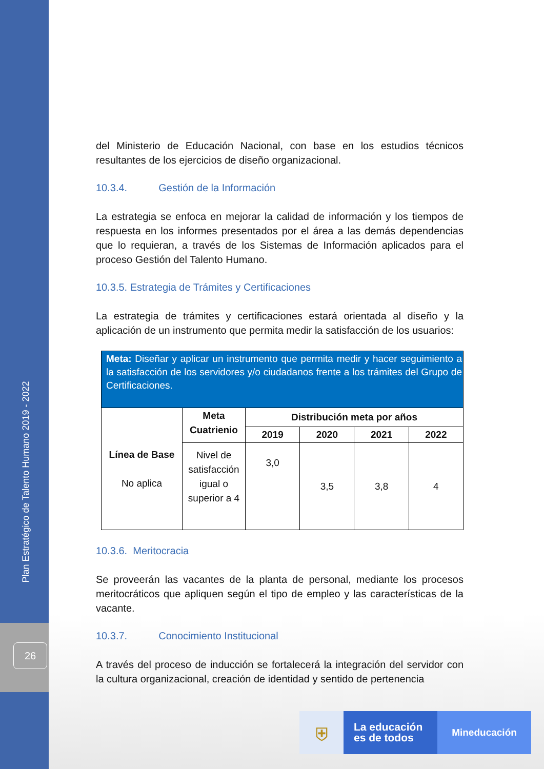Plan Estratégico de Talento Humano 2019 - 2022
26
del Ministerio de Educación Nacional, con base en los estudios técnicos resultantes de los ejercicios de diseño organizacional.
10.3.4. Gestión de la Información
La estrategia se enfoca en mejorar la calidad de información y los tiempos de respuesta en los informes presentados por el área a las demás dependencias que lo requieran, a través de los Sistemas de Información aplicados para el proceso Gestión del Talento Humano.
10.3.5. Estrategia de Trámites y Certificaciones
La estrategia de trámites y certificaciones estará orientada al diseño y la aplicación de un instrumento que permita medir la satisfacción de los usuarios:
| Meta: Diseñar y aplicar un instrumento que permita medir y hacer seguimiento a la satisfacción de los servidores y/o ciudadanos frente a los trámites del Grupo de Certificaciones. | | | | | |
| Línea de Base No aplica | Meta Cuatrienio | Distribución meta por años | | | |
| | | 2019 | 2020 | 2021 | 2022 |
| | Nivel de satisfacción igual o superior a 4 | 3,0 | 3,5 | 3,8 | 4 |
10.3.6. Meritocracia
Se proveerán las vacantes de la planta de personal, mediante los procesos meritocráticos que apliquen según el tipo de empleo y las características de la vacante.
10.3.7. Conocimiento Institucional
A través del proceso de inducción se fortalecerá la integración del servidor con la cultura organizacional, creación de identidad y sentido de pertenencia
⛨
La educación
es de todos
Mineducación